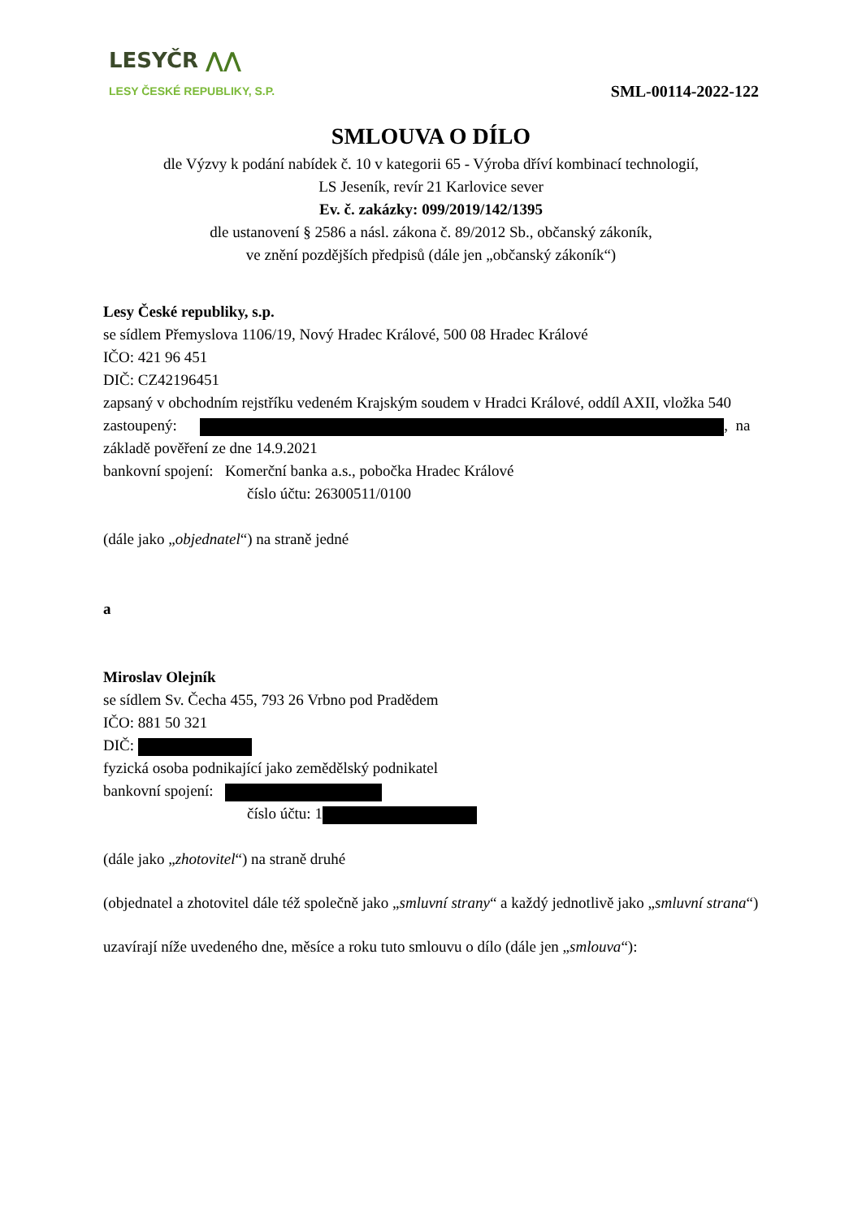LESYČR ⋀⋀
LESY ČESKÉ REPUBLIKY, S.P.
SML-00114-2022-122
SMLOUVA O DÍLO
dle Výzvy k podání nabídek č. 10 v kategorii 65 - Výroba dříví kombinací technologií,
LS Jeseník, revír 21 Karlovice sever
Ev. č. zakázky: 099/2019/142/1395
dle ustanovení § 2586 a násl. zákona č. 89/2012 Sb., občanský zákoník,
ve znění pozdějších předpisů (dále jen „občanský zákoník“)
Lesy České republiky, s.p.
se sídlem Přemyslova 1106/19, Nový Hradec Králové, 500 08 Hradec Králové
IČO: 421 96 451
DIČ: CZ42196451
zapsaný v obchodním rejstříku vedeném Krajským soudem v Hradci Králové, oddíl AXII, vložka 540
zastoupený: , na
základě pověření ze dne 14.9.2021
bankovní spojení: Komerční banka a.s., pobočka Hradec Králové
číslo účtu: 26300511/0100
(dále jako „objednatel“) na straně jedné
a
Miroslav Olejník
se sídlem Sv. Čecha 455, 793 26 Vrbno pod Pradědem
IČO: 881 50 321
DIČ:
fyzická osoba podnikající jako zemědělský podnikatel
bankovní spojení:
číslo účtu: 1
(dále jako „zhotovitel“) na straně druhé
(objednatel a zhotovitel dále též společně jako „smluvní strany“ a každý jednotlivě jako „smluvní strana“)
uzavírají níže uvedeného dne, měsíce a roku tuto smlouvu o dílo (dále jen „smlouva“):